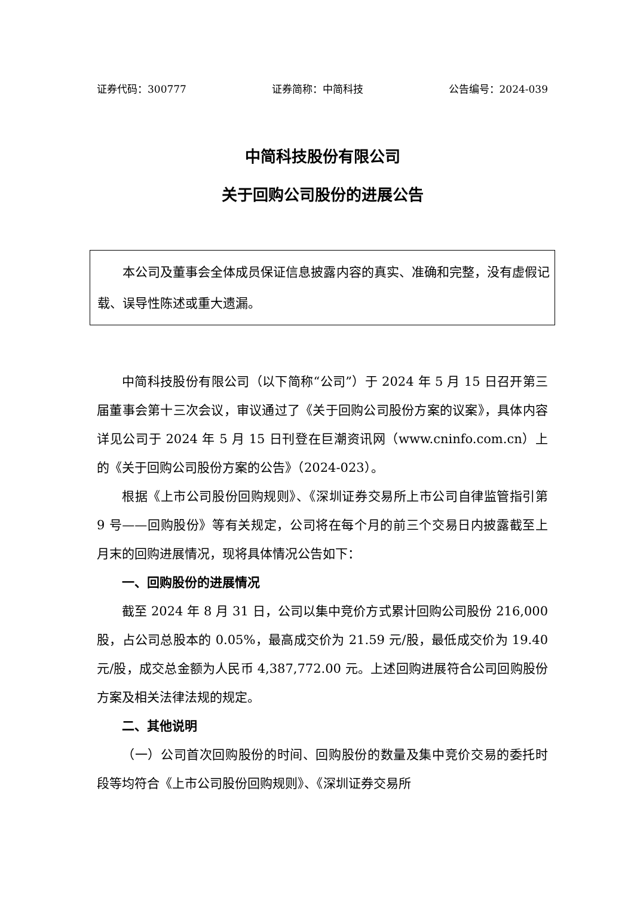证券代码：300777 证券简称：中简科技 公告编号：2024-039
中简科技股份有限公司
关于回购公司股份的进展公告
本公司及董事会全体成员保证信息披露内容的真实、准确和完整，没有虚假记载、误导性陈述或重大遗漏。
中简科技股份有限公司（以下简称“公司”）于 2024 年 5 月 15 日召开第三届董事会第十三次会议，审议通过了《关于回购公司股份方案的议案》，具体内容详见公司于 2024 年 5 月 15 日刊登在巨潮资讯网（www.cninfo.com.cn）上的《关于回购公司股份方案的公告》（2024-023）。
根据《上市公司股份回购规则》、《深圳证券交易所上市公司自律监管指引第 9 号——回购股份》等有关规定，公司将在每个月的前三个交易日内披露截至上月末的回购进展情况，现将具体情况公告如下：
一、回购股份的进展情况
截至 2024 年 8 月 31 日，公司以集中竞价方式累计回购公司股份 216,000 股，占公司总股本的 0.05%，最高成交价为 21.59 元/股，最低成交价为 19.40 元/股，成交总金额为人民币 4,387,772.00 元。上述回购进展符合公司回购股份方案及相关法律法规的规定。
二、其他说明
（一）公司首次回购股份的时间、回购股份的数量及集中竞价交易的委托时段等均符合《上市公司股份回购规则》、《深圳证券交易所